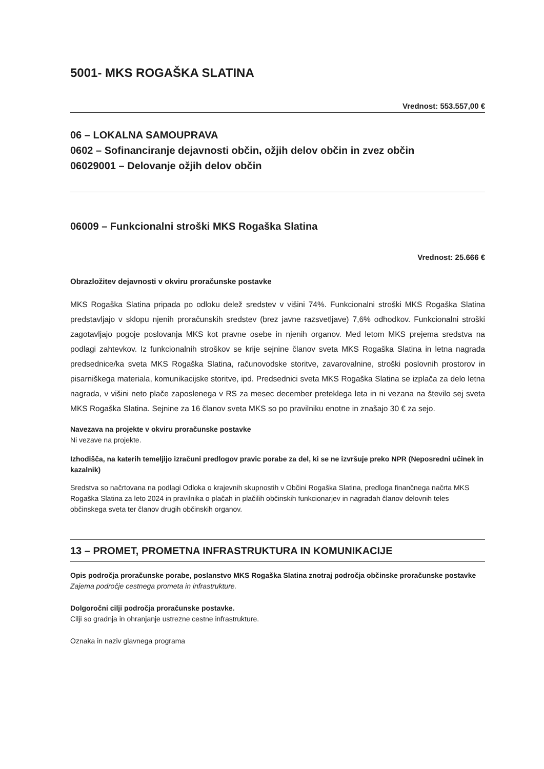5001- MKS ROGAŠKA SLATINA
Vrednost: 553.557,00 €
06 – LOKALNA SAMOUPRAVA
0602 – Sofinanciranje dejavnosti občin, ožjih delov občin in zvez občin
06029001 – Delovanje ožjih delov občin
06009 – Funkcionalni stroški MKS Rogaška Slatina
Vrednost: 25.666 €
Obrazložitev dejavnosti v okviru proračunske postavke
MKS Rogaška Slatina pripada po odloku delež sredstev v višini 74%. Funkcionalni stroški MKS Rogaška Slatina predstavljajo v sklopu njenih proračunskih sredstev (brez javne razsvetljave) 7,6% odhodkov. Funkcionalni stroški zagotavljajo pogoje poslovanja MKS kot pravne osebe in njenih organov. Med letom MKS prejema sredstva na podlagi zahtevkov. Iz funkcionalnih stroškov se krije sejnine članov sveta MKS Rogaška Slatina in letna nagrada predsednice/ka sveta MKS Rogaška Slatina, računovodske storitve, zavarovalnine, stroški poslovnih prostorov in pisarniškega materiala, komunikacijske storitve, ipd. Predsednici sveta MKS Rogaška Slatina se izplača za delo letna nagrada, v višini neto plače zaposlenega v RS za mesec december preteklega leta in ni vezana na število sej sveta MKS Rogaška Slatina. Sejnine za 16 članov sveta MKS so po pravilniku enotne in znašajo 30 € za sejo.
Navezava na projekte v okviru proračunske postavke
Ni vezave na projekte.
Izhodišča, na katerih temeljijo izračuni predlogov pravic porabe za del, ki se ne izvršuje preko NPR (Neposredni učinek in kazalnik)
Sredstva so načrtovana na podlagi Odloka o krajevnih skupnostih v Občini Rogaška Slatina, predloga finančnega načrta MKS Rogaška Slatina za leto 2024 in pravilnika o plačah in plačilih občinskih funkcionarjev in nagradah članov delovnih teles občinskega sveta ter članov drugih občinskih organov.
13 – PROMET, PROMETNA INFRASTRUKTURA IN KOMUNIKACIJE
Opis področja proračunske porabe, poslanstvo MKS Rogaška Slatina znotraj področja občinske proračunske postavke
Zajema področje cestnega prometa in infrastrukture.
Dolgoročni cilji področja proračunske postavke.
Cilji so gradnja in ohranjanje ustrezne cestne infrastrukture.
Oznaka in naziv glavnega programa